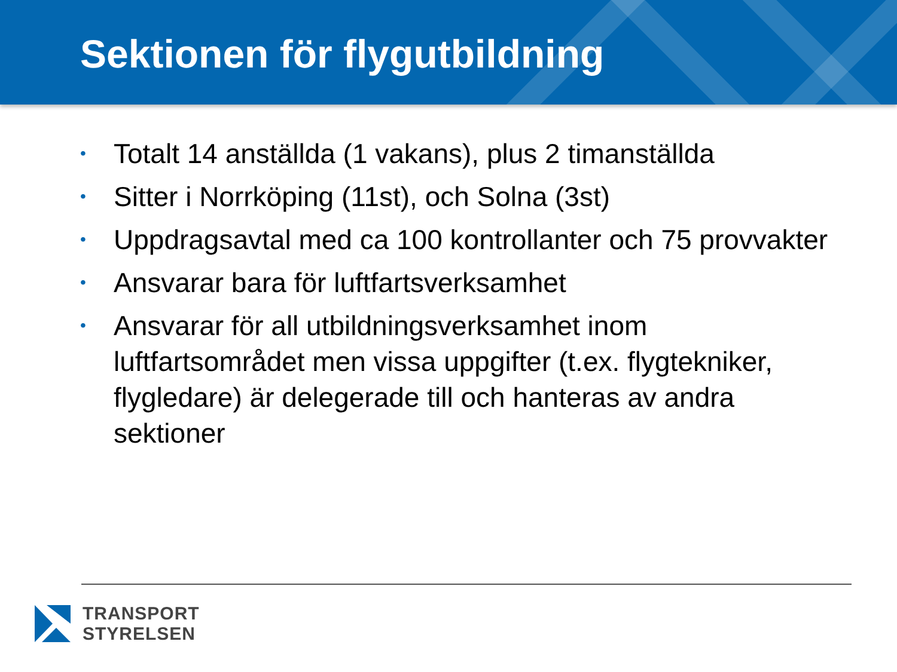Sektionen för flygutbildning
• Totalt 14 anställda (1 vakans), plus 2 timanställda
• Sitter i Norrköping (11st), och Solna (3st)
• Uppdragsavtal med ca 100 kontrollanter och 75 provvakter
• Ansvarar bara för luftfartsverksamhet
• Ansvarar för all utbildningsverksamhet inom luftfartsområdet men vissa uppgifter (t.ex. flygtekniker, flygledare) är delegerade till och hanteras av andra sektioner
TRANSPORT
STYRELSEN